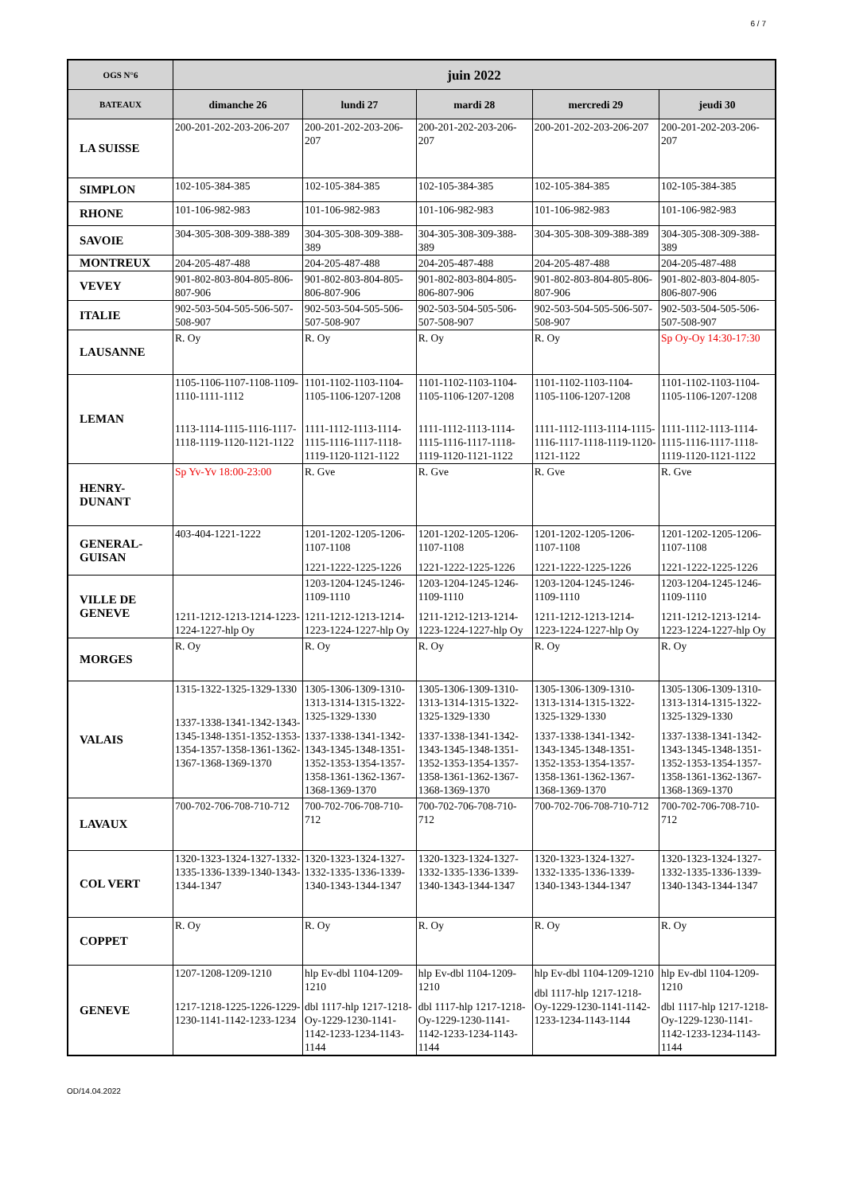6 / 7
| OGS N°6 | juin 2022 | | | | |
| --- | --- | --- | --- | --- | --- |
| BATEAUX | dimanche 26 | lundi 27 | mardi 28 | mercredi 29 | jeudi 30 |
| LA SUISSE | 200-201-202-203-206-207 | 200-201-202-203-206-207 | 200-201-202-203-206-207 | 200-201-202-203-206-207 | 200-201-202-203-206-207 |
| SIMPLON | 102-105-384-385 | 102-105-384-385 | 102-105-384-385 | 102-105-384-385 | 102-105-384-385 |
| RHONE | 101-106-982-983 | 101-106-982-983 | 101-106-982-983 | 101-106-982-983 | 101-106-982-983 |
| SAVOIE | 304-305-308-309-388-389 | 304-305-308-309-388-389 | 304-305-308-309-388-389 | 304-305-308-309-388-389 | 304-305-308-309-388-389 |
| MONTREUX | 204-205-487-488 | 204-205-487-488 | 204-205-487-488 | 204-205-487-488 | 204-205-487-488 |
| VEVEY | 901-802-803-804-805-806-807-906 | 901-802-803-804-805-806-807-906 | 901-802-803-804-805-806-807-906 | 901-802-803-804-805-806-807-906 | 901-802-803-804-805-806-807-906 |
| ITALIE | 902-503-504-505-506-507-508-907 | 902-503-504-505-506-507-508-907 | 902-503-504-505-506-507-508-907 | 902-503-504-505-506-507-508-907 | 902-503-504-505-506-507-508-907 |
| LAUSANNE | R. Oy | R. Oy | R. Oy | R. Oy | Sp Oy-Oy 14:30-17:30 |
| LEMAN | 1105-1106-1107-1108-1109-1110-1111-1112 1113-1114-1115-1116-1117-1118-1119-1120-1121-1122 | 1101-1102-1103-1104-1105-1106-1207-1208 1111-1112-1113-1114-1115-1116-1117-1118-1119-1120-1121-1122 | 1101-1102-1103-1104-1105-1106-1207-1208 1111-1112-1113-1114-1115-1116-1117-1118-1119-1120-1121-1122 | 1101-1102-1103-1104-1105-1106-1207-1208 1111-1112-1113-1114-1115-1116-1117-1118-1119-1120-1121-1122 | 1101-1102-1103-1104-1105-1106-1207-1208 1111-1112-1113-1114-1115-1116-1117-1118-1119-1120-1121-1122 |
| HENRY- DUNANT | Sp Yv-Yv 18:00-23:00 | R. Gve | R. Gve | R. Gve | R. Gve |
| GENERAL- GUISAN | 403-404-1221-1222 | 1201-1202-1205-1206-1107-1108 1221-1222-1225-1226 | 1201-1202-1205-1206-1107-1108 1221-1222-1225-1226 | 1201-1202-1205-1206-1107-1108 1221-1222-1225-1226 | 1201-1202-1205-1206-1107-1108 1221-1222-1225-1226 |
| VILLE DE GENEVE | 1211-1212-1213-1214-1223-1224-1227-hlp Oy | 1203-1204-1245-1246-1109-1110 1211-1212-1213-1214-1223-1224-1227-hlp Oy | 1203-1204-1245-1246-1109-1110 1211-1212-1213-1214-1223-1224-1227-hlp Oy | 1203-1204-1245-1246-1109-1110 1211-1212-1213-1214-1223-1224-1227-hlp Oy | 1203-1204-1245-1246-1109-1110 1211-1212-1213-1214-1223-1224-1227-hlp Oy |
| MORGES | R. Oy | R. Oy | R. Oy | R. Oy | R. Oy |
| VALAIS | 1315-1322-1325-1329-1330 1337-1338-1341-1342-1343-1345-1348-1351-1352-1353-1354-1357-1358-1361-1362-1367-1368-1369-1370 | 1305-1306-1309-1310-1313-1314-1315-1322-1325-1329-1330 1337-1338-1341-1342-1343-1345-1348-1351-1352-1353-1354-1357-1358-1361-1362-1367-1368-1369-1370 | 1305-1306-1309-1310-1313-1314-1315-1322-1325-1329-1330 1337-1338-1341-1342-1343-1345-1348-1351-1352-1353-1354-1357-1358-1361-1362-1367-1368-1369-1370 | 1305-1306-1309-1310-1313-1314-1315-1322-1325-1329-1330 1337-1338-1341-1342-1343-1345-1348-1351-1352-1353-1354-1357-1358-1361-1362-1367-1368-1369-1370 | 1305-1306-1309-1310-1313-1314-1315-1322-1325-1329-1330 1337-1338-1341-1342-1343-1345-1348-1351-1352-1353-1354-1357-1358-1361-1362-1367-1368-1369-1370 |
| LAVAUX | 700-702-706-708-710-712 | 700-702-706-708-710-712 | 700-702-706-708-710-712 | 700-702-706-708-710-712 | 700-702-706-708-710-712 |
| COL VERT | 1320-1323-1324-1327-1332-1335-1336-1339-1340-1343-1344-1347 | 1320-1323-1324-1327-1332-1335-1336-1339-1340-1343-1344-1347 | 1320-1323-1324-1327-1332-1335-1336-1339-1340-1343-1344-1347 | 1320-1323-1324-1327-1332-1335-1336-1339-1340-1343-1344-1347 | 1320-1323-1324-1327-1332-1335-1336-1339-1340-1343-1344-1347 |
| COPPET | R. Oy | R. Oy | R. Oy | R. Oy | R. Oy |
| GENEVE | 1207-1208-1209-1210 1217-1218-1225-1226-1229-1230-1141-1142-1233-1234 | hlp Ev-dbl 1104-1209-1210 dbl 1117-hlp 1217-1218-Oy-1229-1230-1141-1142-1233-1234-1143-1144 | hlp Ev-dbl 1104-1209-1210 dbl 1117-hlp 1217-1218-Oy-1229-1230-1141-1142-1233-1234-1143-1144 | hlp Ev-dbl 1104-1209-1210 dbl 1117-hlp 1217-1218-Oy-1229-1230-1141-1142-1233-1234-1143-1144 | hlp Ev-dbl 1104-1209-1210 dbl 1117-hlp 1217-1218-Oy-1229-1230-1141-1142-1233-1234-1143-1144 |
OD/14.04.2022